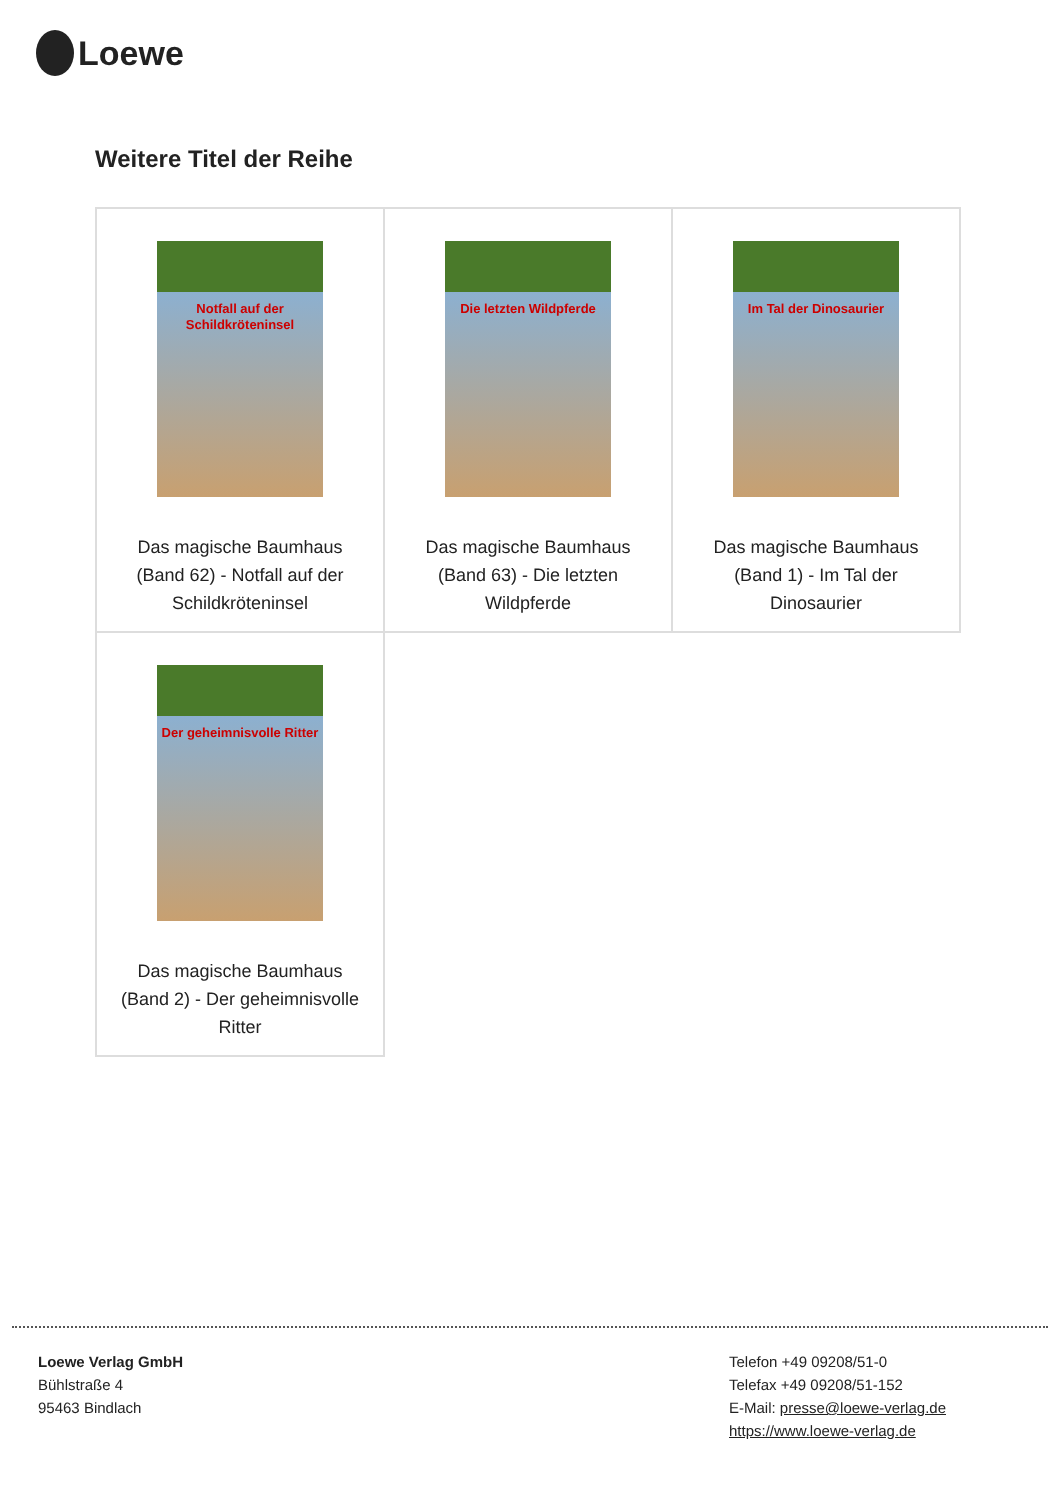Loewe
Weitere Titel der Reihe
| Notfall auf der Schildkröteninsel Das magische Baumhaus (Band 62) - Notfall auf der Schildkröteninsel | Die letzten Wildpferde Das magische Baumhaus (Band 63) - Die letzten Wildpferde | Im Tal der Dinosaurier Das magische Baumhaus (Band 1) - Im Tal der Dinosaurier |
| Der geheimnisvolle Ritter Das magische Baumhaus (Band 2) - Der geheimnisvolle Ritter | | |
Loewe Verlag GmbH
Bühlstraße 4
95463 Bindlach
Telefon +49 09208/51-0
Telefax +49 09208/51-152
E-Mail: presse@loewe-verlag.de
https://www.loewe-verlag.de